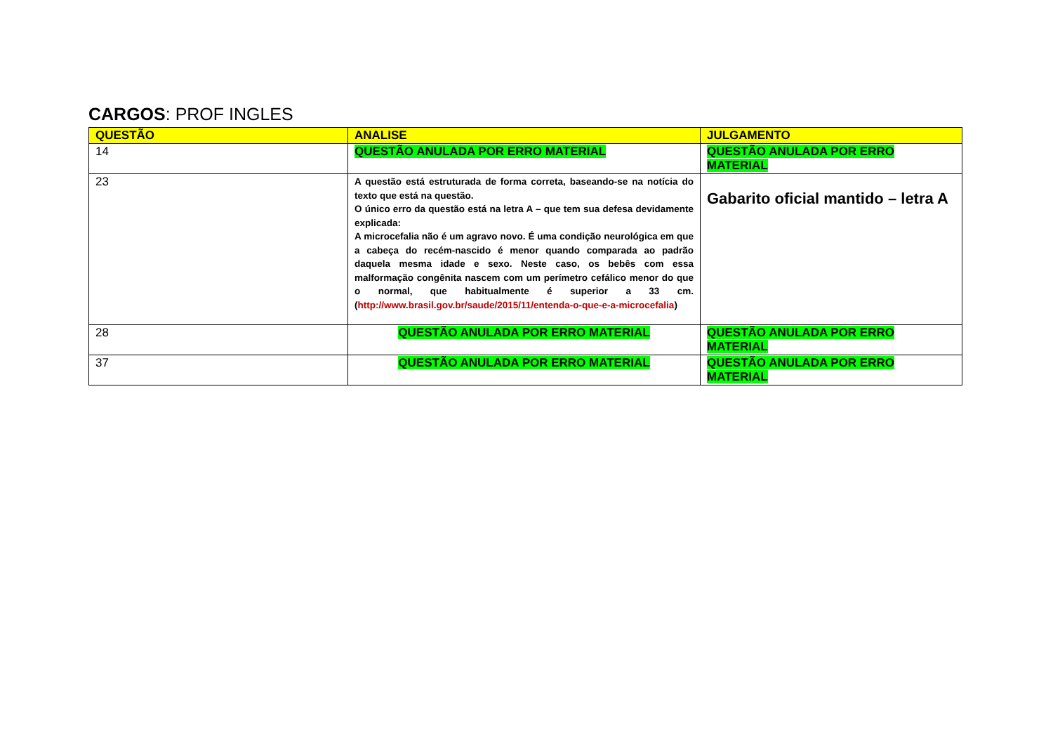CARGOS: PROF INGLES
| QUESTÃO | ANALISE | JULGAMENTO |
| --- | --- | --- |
| 14 | QUESTÃO ANULADA POR ERRO MATERIAL | QUESTÃO ANULADA POR ERRO MATERIAL |
| 23 | A questão está estruturada de forma correta, baseando-se na notícia do texto que está na questão. O único erro da questão está na letra A – que tem sua defesa devidamente explicada: A microcefalia não é um agravo novo. É uma condição neurológica em que a cabeça do recém-nascido é menor quando comparada ao padrão daquela mesma idade e sexo. Neste caso, os bebês com essa malformação congênita nascem com um perímetro cefálico menor do que o normal, que habitualmente é superior a 33 cm. ( http://www.brasil.gov.br/saude/2015/11/entenda-o-que-e-a-microcefalia ) | Gabarito oficial mantido – letra A |
| 28 | QUESTÃO ANULADA POR ERRO MATERIAL | QUESTÃO ANULADA POR ERRO MATERIAL |
| 37 | QUESTÃO ANULADA POR ERRO MATERIAL | QUESTÃO ANULADA POR ERRO MATERIAL |